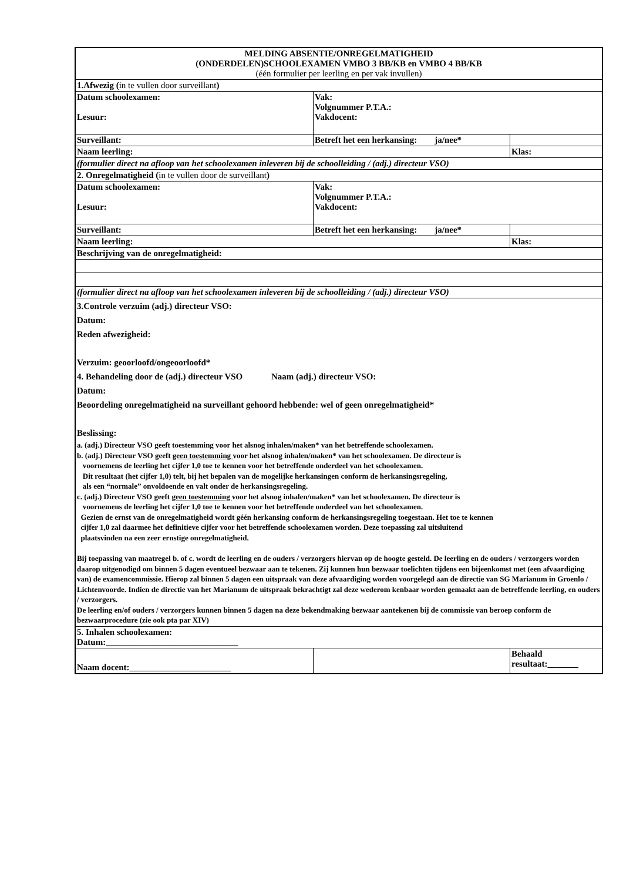| MELDING ABSENTIE/ONREGELMATIGHEID (ONDERDELEN)SCHOOLEXAMEN VMBO 3 BB/KB en VMBO 4 BB/KB (één formulier per leerling en per vak invullen) | | |
| 1.Afwezig ( in te vullen door surveillant ) | | |
| Datum schoolexamen: Lesuur: | Vak: Volgnummer P.T.A.: Vakdocent: | |
| Surveillant: | Betreft het een herkansing: ja/nee* | |
| Naam leerling: | | Klas: |
| (formulier direct na afloop van het schoolexamen inleveren bij de schoolleiding / (adj.) directeur VSO) | | |
| 2. Onregelmatigheid ( in te vullen door de surveillant ) | | |
| Datum schoolexamen: Lesuur: | Vak: Volgnummer P.T.A.: Vakdocent: | |
| Surveillant: | Betreft het een herkansing: ja/nee* | |
| Naam leerling: | | Klas: |
| Beschrijving van de onregelmatigheid: | | |
| (formulier direct na afloop van het schoolexamen inleveren bij de schoolleiding / (adj.) directeur VSO) | | |
| 3.Controle verzuim (adj.) directeur VSO: Datum: Reden afwezigheid: Verzuim: geoorloofd/ongeoorloofd* 4. Behandeling door de (adj.) directeur VSO Naam (adj.) directeur VSO: Datum: Beoordeling onregelmatigheid na surveillant gehoord hebbende: wel of geen onregelmatigheid* Beslissing: a. (adj.) Directeur VSO geeft toestemming voor het alsnog inhalen/maken* van het betreffende schoolexamen. b. (adj.) Directeur VSO geeft geen toestemming voor het alsnog inhalen/maken* van het schoolexamen. De directeur is voornemens de leerling het cijfer 1,0 toe te kennen voor het betreffende onderdeel van het schoolexamen. Dit resultaat (het cijfer 1,0) telt, bij het bepalen van de mogelijke herkansingen conform de herkansingsregeling, als een “normale” onvoldoende en valt onder de herkansingsregeling. c. (adj.) Directeur VSO geeft geen toestemming voor het alsnog inhalen/maken* van het schoolexamen. De directeur is voornemens de leerling het cijfer 1,0 toe te kennen voor het betreffende onderdeel van het schoolexamen. Gezien de ernst van de onregelmatigheid wordt géén herkansing conform de herkansingsregeling toegestaan. Het toe te kennen cijfer 1,0 zal daarmee het definitieve cijfer voor het betreffende schoolexamen worden. Deze toepassing zal uitsluitend plaatsvinden na een zeer ernstige onregelmatigheid. Bij toepassing van maatregel b. of c. wordt de leerling en de ouders / verzorgers hiervan op de hoogte gesteld. De leerling en de ouders / verzorgers worden daarop uitgenodigd om binnen 5 dagen eventueel bezwaar aan te tekenen. Zij kunnen hun bezwaar toelichten tijdens een bijeenkomst met (een afvaardiging van) de examencommissie. Hierop zal binnen 5 dagen een uitspraak van deze afvaardiging worden voorgelegd aan de directie van SG Marianum in Groenlo / Lichtenvoorde. Indien de directie van het Marianum de uitspraak bekrachtigt zal deze wederom kenbaar worden gemaakt aan de betreffende leerling, en ouders / verzorgers. De leerling en/of ouders / verzorgers kunnen binnen 5 dagen na deze bekendmaking bezwaar aantekenen bij de commissie van beroep conform de bezwaarprocedure (zie ook pta par XIV) | | |
| 5. Inhalen schoolexamen: Datum:______________________________ | | |
| Naam docent:_______________________ | | Behaald resultaat:_______ |